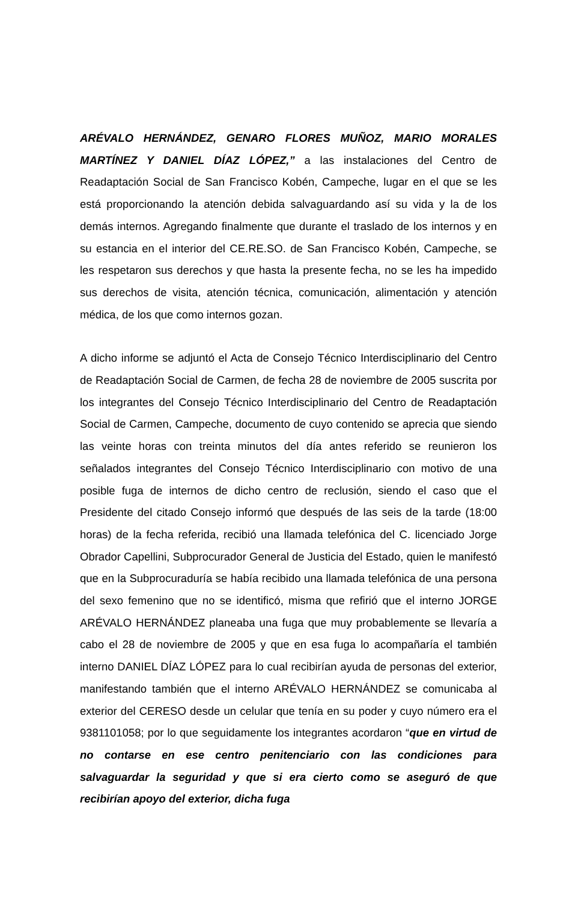ARÉVALO HERNÁNDEZ, GENARO FLORES MUÑOZ, MARIO MORALES MARTÍNEZ Y DANIEL DÍAZ LÓPEZ,” a las instalaciones del Centro de Readaptación Social de San Francisco Kobén, Campeche, lugar en el que se les está proporcionando la atención debida salvaguardando así su vida y la de los demás internos. Agregando finalmente que durante el traslado de los internos y en su estancia en el interior del CE.RE.SO. de San Francisco Kobén, Campeche, se les respetaron sus derechos y que hasta la presente fecha, no se les ha impedido sus derechos de visita, atención técnica, comunicación, alimentación y atención médica, de los que como internos gozan.
A dicho informe se adjuntó el Acta de Consejo Técnico Interdisciplinario del Centro de Readaptación Social de Carmen, de fecha 28 de noviembre de 2005 suscrita por los integrantes del Consejo Técnico Interdisciplinario del Centro de Readaptación Social de Carmen, Campeche, documento de cuyo contenido se aprecia que siendo las veinte horas con treinta minutos del día antes referido se reunieron los señalados integrantes del Consejo Técnico Interdisciplinario con motivo de una posible fuga de internos de dicho centro de reclusión, siendo el caso que el Presidente del citado Consejo informó que después de las seis de la tarde (18:00 horas) de la fecha referida, recibió una llamada telefónica del C. licenciado Jorge Obrador Capellini, Subprocurador General de Justicia del Estado, quien le manifestó que en la Subprocuraduría se había recibido una llamada telefónica de una persona del sexo femenino que no se identificó, misma que refirió que el interno JORGE ARÉVALO HERNÁNDEZ planeaba una fuga que muy probablemente se llevaría a cabo el 28 de noviembre de 2005 y que en esa fuga lo acompañaría el también interno DANIEL DÍAZ LÓPEZ para lo cual recibirían ayuda de personas del exterior, manifestando también que el interno ARÉVALO HERNÁNDEZ se comunicaba al exterior del CERESO desde un celular que tenía en su poder y cuyo número era el 9381101058; por lo que seguidamente los integrantes acordaron “que en virtud de no contarse en ese centro penitenciario con las condiciones para salvaguardar la seguridad y que si era cierto como se aseguró de que recibirían apoyo del exterior, dicha fuga